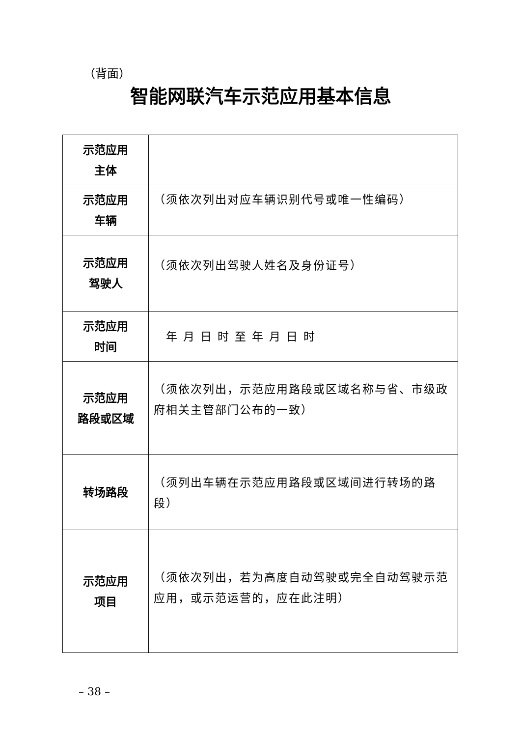（背面）
智能网联汽车示范应用基本信息
| 示范应用 主体 | |
| 示范应用 车辆 | （须依次列出对应车辆识别代号或唯一性编码） |
| 示范应用 驾驶人 | （须依次列出驾驶人姓名及身份证号） |
| 示范应用 时间 | 年月日时至年月日时 |
| 示范应用 路段或区域 | （须依次列出，示范应用路段或区域名称与省、市级政府相关主管部门公布的一致） |
| 转场路段 | （须列出车辆在示范应用路段或区域间进行转场的路段） |
| 示范应用 项目 | （须依次列出，若为高度自动驾驶或完全自动驾驶示范应用，或示范运营的，应在此注明） |
– 38 –